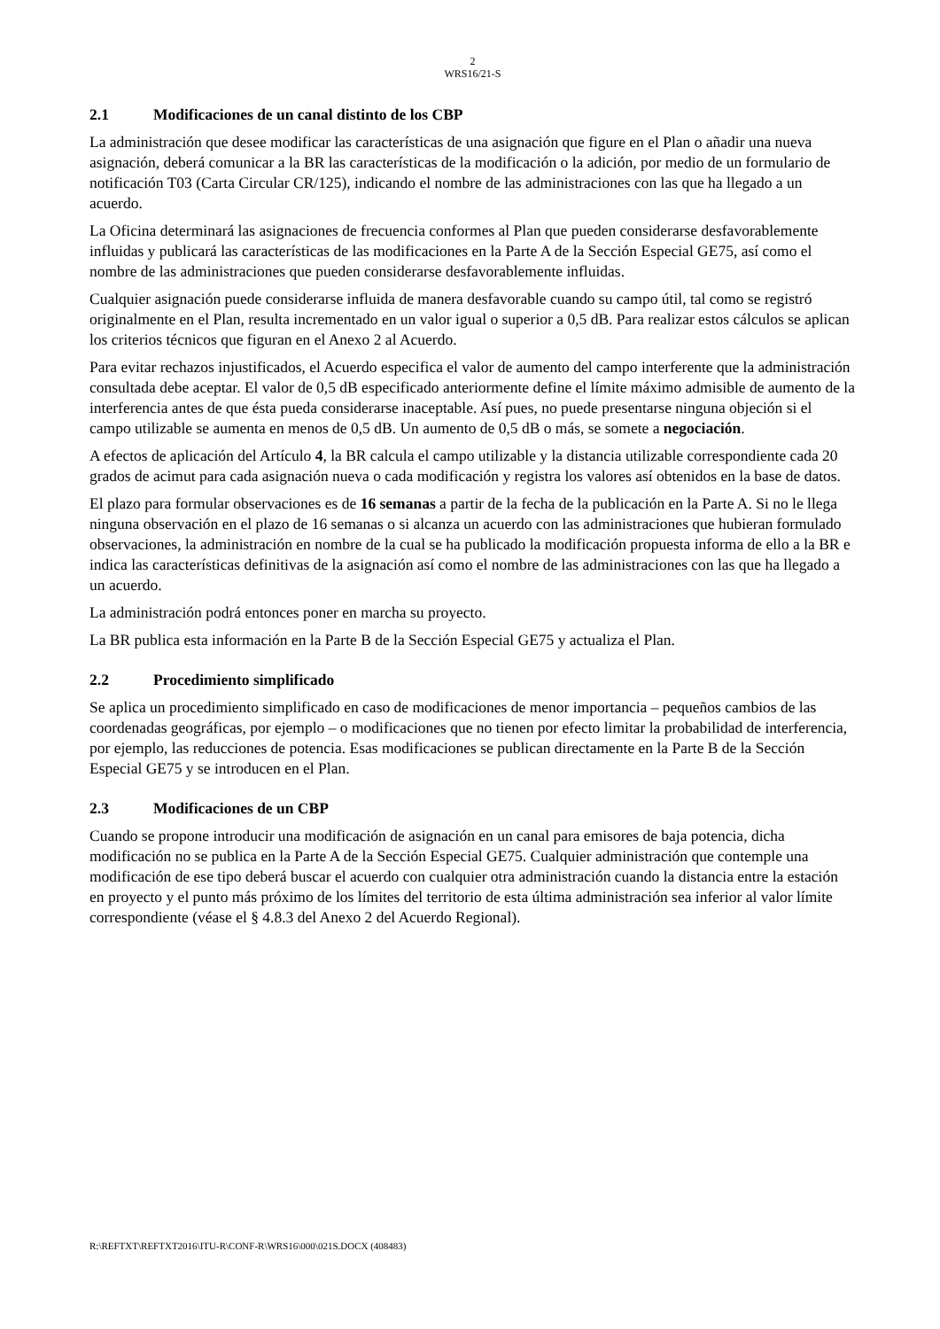2
WRS16/21-S
2.1 Modificaciones de un canal distinto de los CBP
La administración que desee modificar las características de una asignación que figure en el Plan o añadir una nueva asignación, deberá comunicar a la BR las características de la modificación o la adición, por medio de un formulario de notificación T03 (Carta Circular CR/125), indicando el nombre de las administraciones con las que ha llegado a un acuerdo.
La Oficina determinará las asignaciones de frecuencia conformes al Plan que pueden considerarse desfavorablemente influidas y publicará las características de las modificaciones en la Parte A de la Sección Especial GE75, así como el nombre de las administraciones que pueden considerarse desfavorablemente influidas.
Cualquier asignación puede considerarse influida de manera desfavorable cuando su campo útil, tal como se registró originalmente en el Plan, resulta incrementado en un valor igual o superior a 0,5 dB. Para realizar estos cálculos se aplican los criterios técnicos que figuran en el Anexo 2 al Acuerdo.
Para evitar rechazos injustificados, el Acuerdo especifica el valor de aumento del campo interferente que la administración consultada debe aceptar. El valor de 0,5 dB especificado anteriormente define el límite máximo admisible de aumento de la interferencia antes de que ésta pueda considerarse inaceptable. Así pues, no puede presentarse ninguna objeción si el campo utilizable se aumenta en menos de 0,5 dB. Un aumento de 0,5 dB o más, se somete a negociación.
A efectos de aplicación del Artículo 4, la BR calcula el campo utilizable y la distancia utilizable correspondiente cada 20 grados de acimut para cada asignación nueva o cada modificación y registra los valores así obtenidos en la base de datos.
El plazo para formular observaciones es de 16 semanas a partir de la fecha de la publicación en la Parte A. Si no le llega ninguna observación en el plazo de 16 semanas o si alcanza un acuerdo con las administraciones que hubieran formulado observaciones, la administración en nombre de la cual se ha publicado la modificación propuesta informa de ello a la BR e indica las características definitivas de la asignación así como el nombre de las administraciones con las que ha llegado a un acuerdo.
La administración podrá entonces poner en marcha su proyecto.
La BR publica esta información en la Parte B de la Sección Especial GE75 y actualiza el Plan.
2.2 Procedimiento simplificado
Se aplica un procedimiento simplificado en caso de modificaciones de menor importancia – pequeños cambios de las coordenadas geográficas, por ejemplo – o modificaciones que no tienen por efecto limitar la probabilidad de interferencia, por ejemplo, las reducciones de potencia. Esas modificaciones se publican directamente en la Parte B de la Sección Especial GE75 y se introducen en el Plan.
2.3 Modificaciones de un CBP
Cuando se propone introducir una modificación de asignación en un canal para emisores de baja potencia, dicha modificación no se publica en la Parte A de la Sección Especial GE75. Cualquier administración que contemple una modificación de ese tipo deberá buscar el acuerdo con cualquier otra administración cuando la distancia entre la estación en proyecto y el punto más próximo de los límites del territorio de esta última administración sea inferior al valor límite correspondiente (véase el § 4.8.3 del Anexo 2 del Acuerdo Regional).
R:\REFTXT\REFTXT2016\ITU-R\CONF-R\WRS16\000\021S.DOCX (408483)